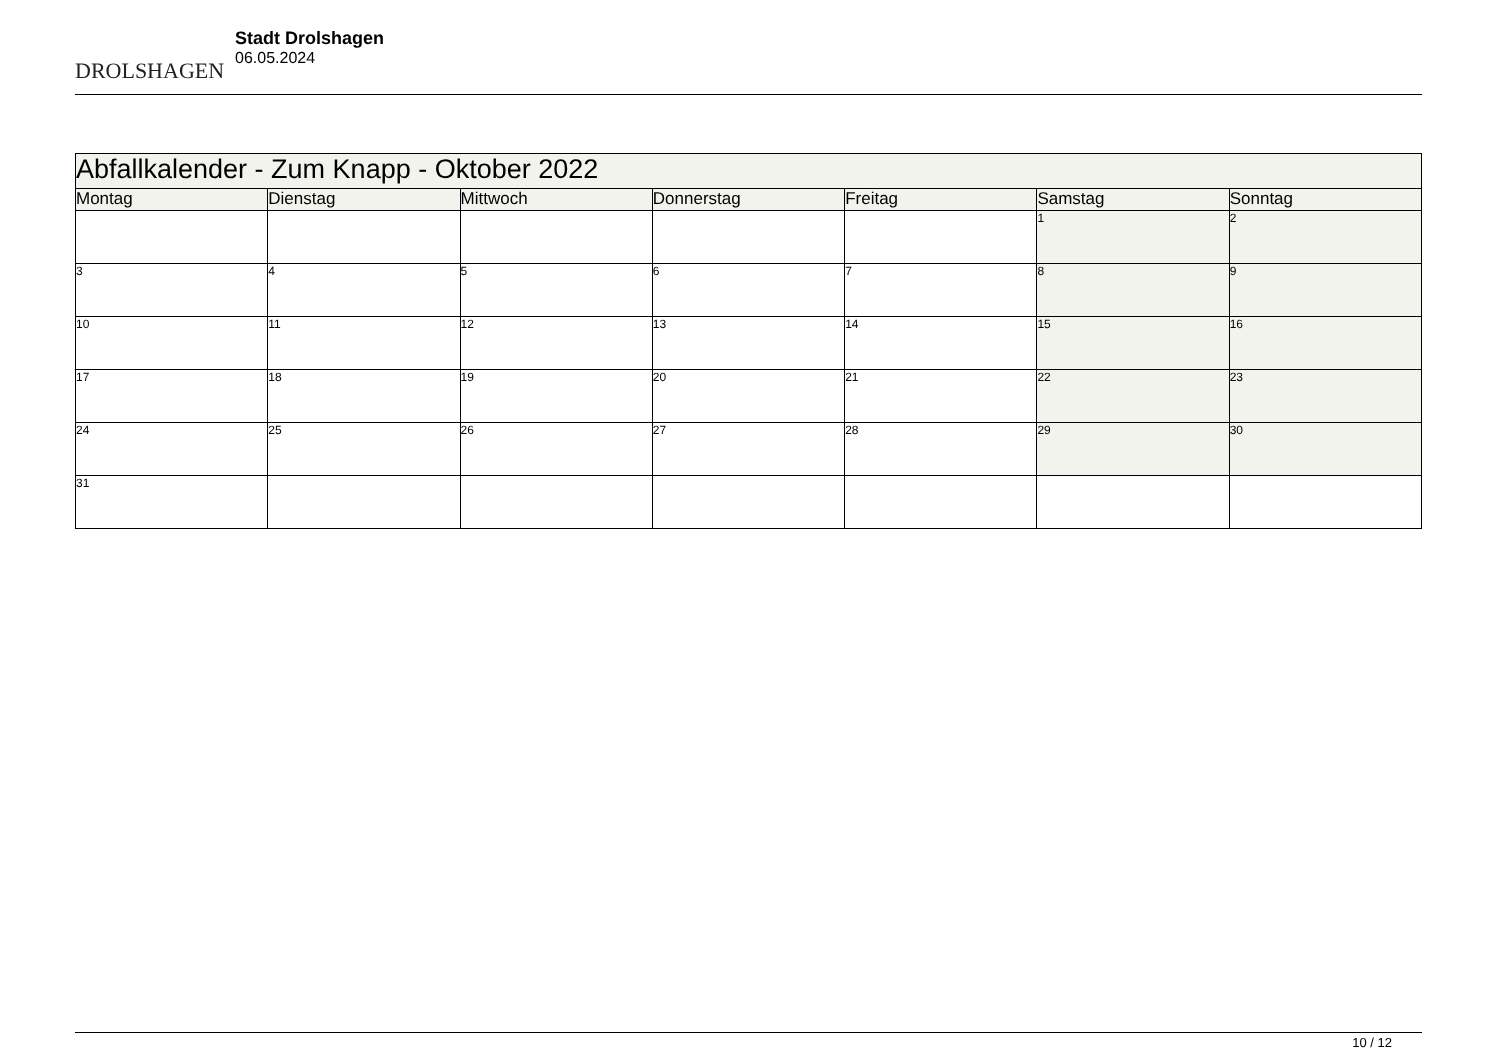DROLSHAGEN
Stadt Drolshagen
06.05.2024
| Abfallkalender - Zum Knapp - Oktober 2022 | | | | | | |
| --- | --- | --- | --- | --- | --- | --- |
| Montag | Dienstag | Mittwoch | Donnerstag | Freitag | Samstag | Sonntag |
| | | | | | 1 | 2 |
| 3 | 4 | 5 | 6 | 7 | 8 | 9 |
| 10 | 11 | 12 | 13 | 14 | 15 | 16 |
| 17 | 18 | 19 | 20 | 21 | 22 | 23 |
| 24 | 25 | 26 | 27 | 28 | 29 | 30 |
| 31 | | | | | | |
10 / 12